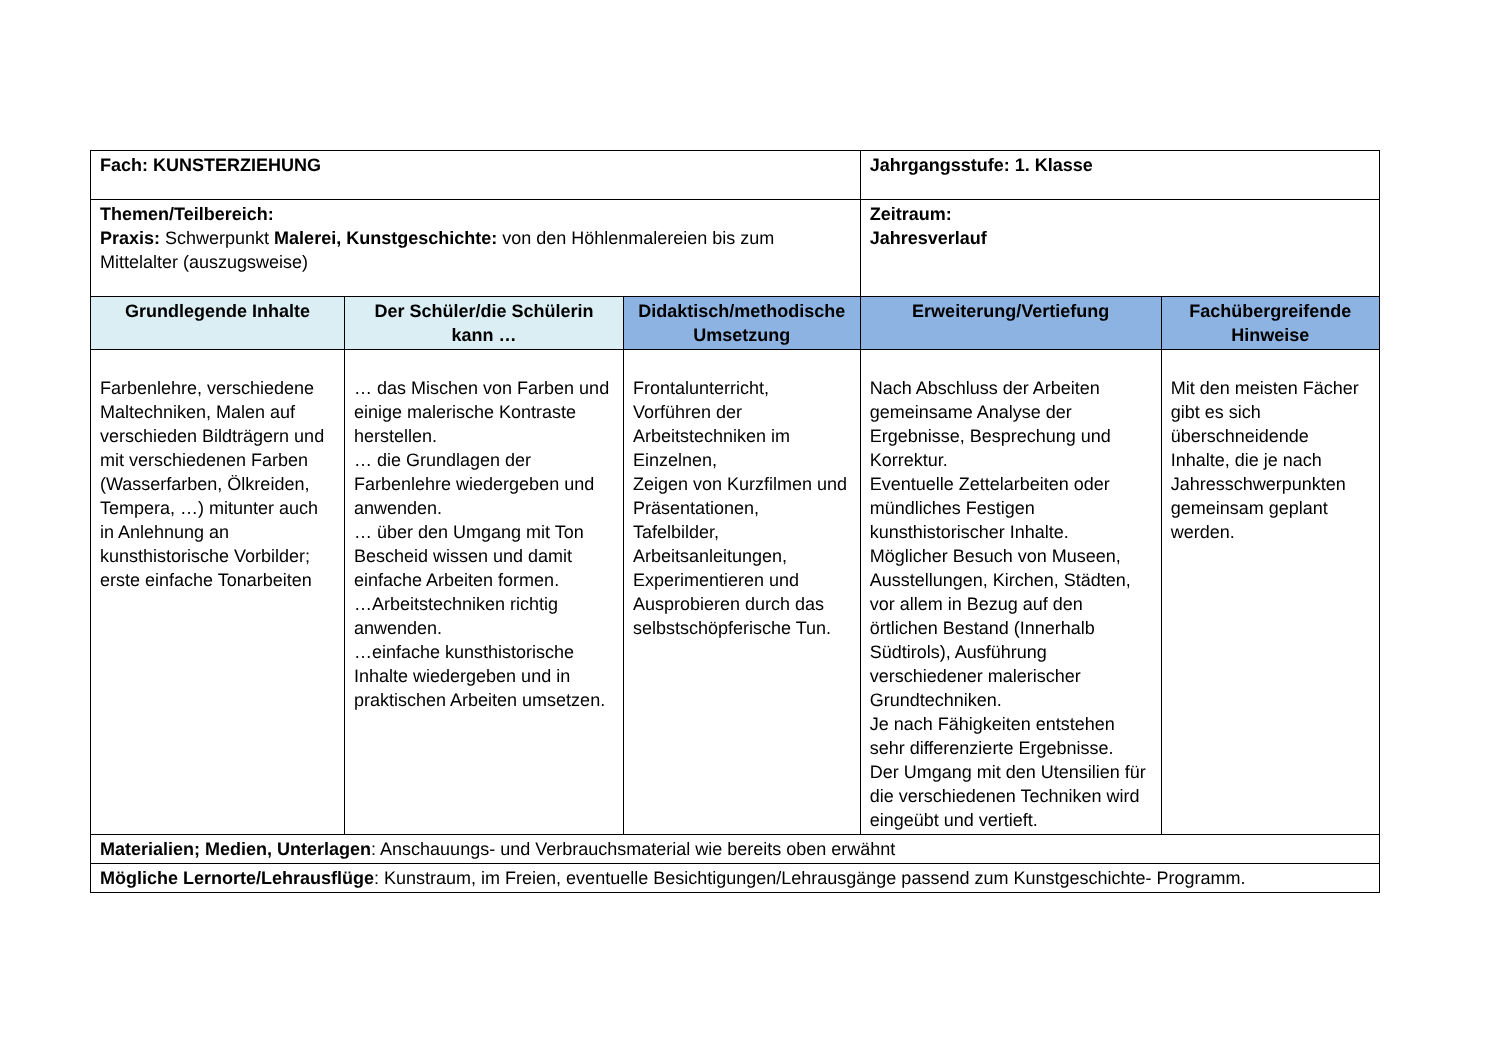| Fach: KUNSTERZIEHUNG | | | Jahrgangsstufe: 1. Klasse | |
| Themen/Teilbereich: Praxis: Schwerpunkt Malerei, Kunstgeschichte: von den Höhlenmalereien bis zum Mittelalter (auszugsweise) | | | Zeitraum: Jahresverlauf | |
| Grundlegende Inhalte | Der Schüler/die Schülerin kann … | Didaktisch/methodische Umsetzung | Erweiterung/Vertiefung | Fachübergreifende Hinweise |
| Farbenlehre, verschiedene Maltechniken, Malen auf verschieden Bildträgern und mit verschiedenen Farben (Wasserfarben, Ölkreiden, Tempera, …) mitunter auch in Anlehnung an kunsthistorische Vorbilder; erste einfache Tonarbeiten | … das Mischen von Farben und einige malerische Kontraste herstellen. … die Grundlagen der Farbenlehre wiedergeben und anwenden. … über den Umgang mit Ton Bescheid wissen und damit einfache Arbeiten formen. …Arbeitstechniken richtig anwenden. …einfache kunsthistorische Inhalte wiedergeben und in praktischen Arbeiten umsetzen. | Frontalunterricht, Vorführen der Arbeitstechniken im Einzelnen, Zeigen von Kurzfilmen und Präsentationen, Tafelbilder, Arbeitsanleitungen, Experimentieren und Ausprobieren durch das selbstschöpferische Tun. | Nach Abschluss der Arbeiten gemeinsame Analyse der Ergebnisse, Besprechung und Korrektur. Eventuelle Zettelarbeiten oder mündliches Festigen kunsthistorischer Inhalte. Möglicher Besuch von Museen, Ausstellungen, Kirchen, Städten, vor allem in Bezug auf den örtlichen Bestand (Innerhalb Südtirols), Ausführung verschiedener malerischer Grundtechniken. Je nach Fähigkeiten entstehen sehr differenzierte Ergebnisse. Der Umgang mit den Utensilien für die verschiedenen Techniken wird eingeübt und vertieft. | Mit den meisten Fächer gibt es sich überschneidende Inhalte, die je nach Jahresschwerpunkten gemeinsam geplant werden. |
| Materialien; Medien, Unterlagen : Anschauungs- und Verbrauchsmaterial wie bereits oben erwähnt | | | | |
| Mögliche Lernorte/Lehrausflüge : Kunstraum, im Freien, eventuelle Besichtigungen/Lehrausgänge passend zum Kunstgeschichte- Programm. | | | | |